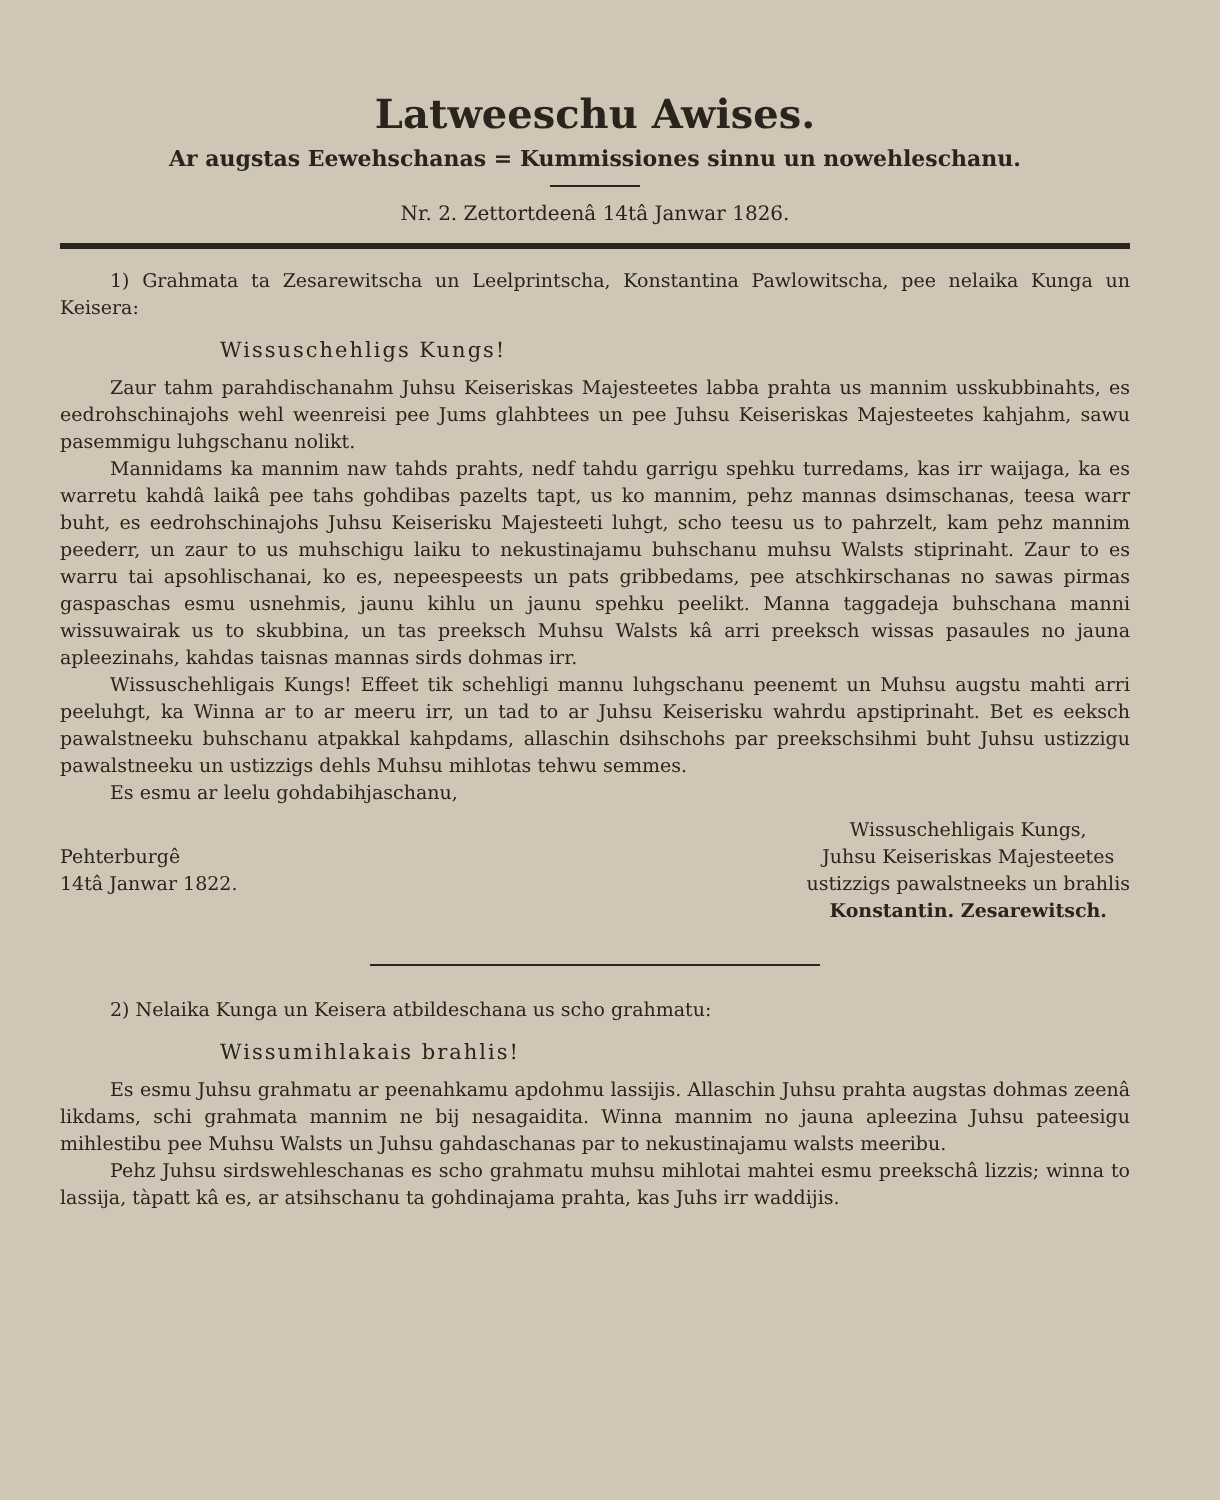Latweeschu Awises.
Ar augstas Eewehschanas = Kummissiones sinnu un nowehleschanu.
Nr. 2. Zettortdeenâ 14tâ Janwar 1826.
1) Grahmata ta Zesarewitscha un Leelprintscha, Konstantina Pawlowitscha, pee nelaika Kunga un Keisera:
Wissuschehligs Kungs!
Zaur tahm parahdischanahm Juhsu Keiseriskas Majesteetes labba prahta us mannim usskubbinahts, es eedrohschinajohs wehl weenreisi pee Jums glahbtees un pee Juhsu Keiseriskas Majesteetes kahjahm, sawu pasemmigu luhgschanu nolikt.
Mannidams ka mannim naw tahds prahts, nedf tahdu garrigu spehku turredams, kas irr waijaga, ka es warretu kahdâ laikâ pee tahs gohdibas pazelts tapt, us ko mannim, pehz mannas dsimschanas, teesa warr buht, es eedrohschinajohs Juhsu Keiserisku Majesteeti luhgt, scho teesu us to pahrzelt, kam pehz mannim peederr, un zaur to us muhschigu laiku to nekustinajamu buhschanu muhsu Walsts stiprinaht. Zaur to es warru tai apsohlischanai, ko es, nepeespeests un pats gribbedams, pee atschkirschanas no sawas pirmas gaspaschas esmu usnehmis, jaunu kihlu un jaunu spehku peelikt. Manna taggadeja buhschana manni wissuwairak us to skubbina, un tas preeksch Muhsu Walsts kâ arri preeksch wissas pasaules no jauna apleezinahs, kahdas taisnas mannas sirds dohmas irr.
Wissuschehligais Kungs! Effeet tik schehligi mannu luhgschanu peenemt un Muhsu augstu mahti arri peeluhgt, ka Winna ar to ar meeru irr, un tad to ar Juhsu Keiserisku wahrdu apstiprinaht. Bet es eeksch pawalstneeku buhschanu atpakkal kahpdams, allaschin dsihschohs par preekschsihmi buht Juhsu ustizzigu pawalstneeku un ustizzigs dehls Muhsu mihlotas tehwu semmes.
Es esmu ar leelu gohdabihjaschanu,
Pehterburgê
14tâ Janwar 1822.
Wissuschehligais Kungs,
Juhsu Keiseriskas Majesteetes
ustizzigs pawalstneeks un brahlis
Konstantin. Zesarewitsch.
2) Nelaika Kunga un Keisera atbildeschana us scho grahmatu:
Wissumihlakais brahlis!
Es esmu Juhsu grahmatu ar peenahkamu apdohmu lassijis. Allaschin Juhsu prahta augstas dohmas zeenâ likdams, schi grahmata mannim ne bij nesagaidita. Winna mannim no jauna apleezina Juhsu pateesigu mihlestibu pee Muhsu Walsts un Juhsu gahdaschanas par to nekustinajamu walsts meeribu.
Pehz Juhsu sirdswehleschanas es scho grahmatu muhsu mihlotai mahtei esmu preekschâ lizzis; winna to lassija, tàpatt kâ es, ar atsihschanu ta gohdinajama prahta, kas Juhs irr waddijis.